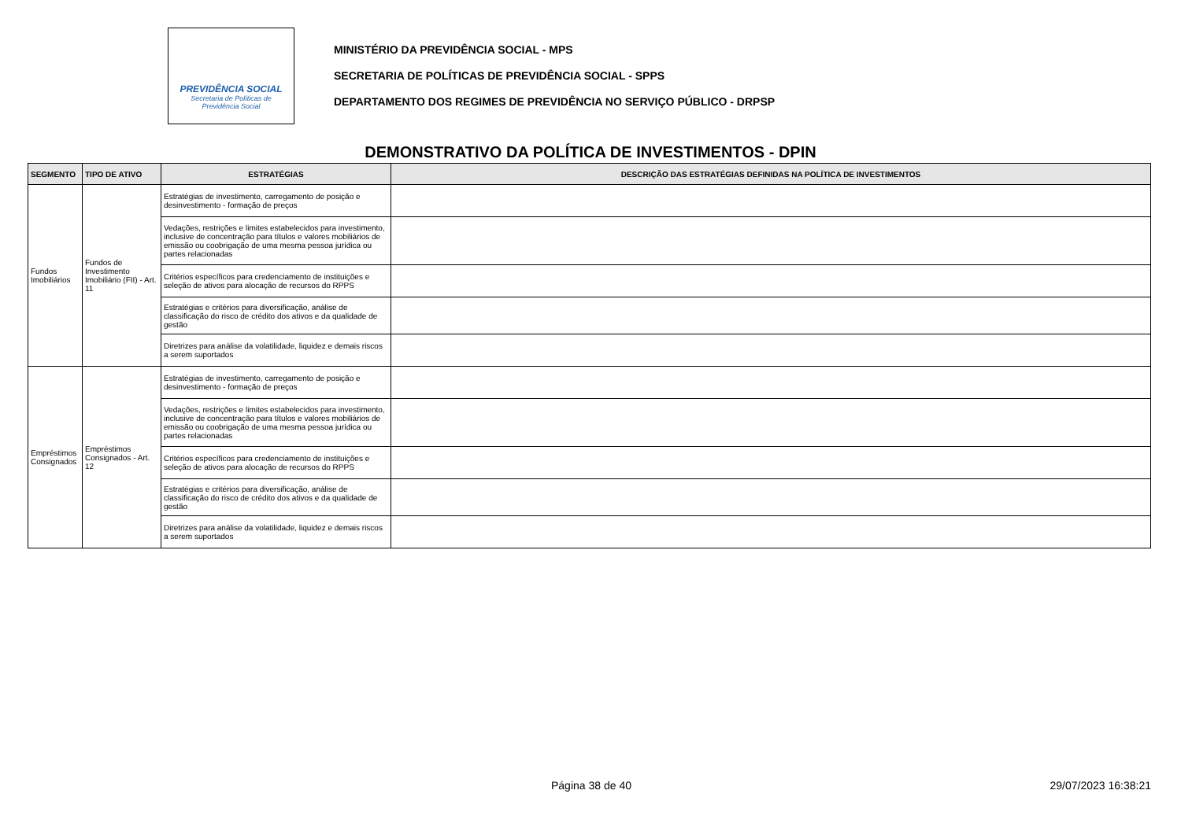PREVIDÊNCIA SOCIAL
Secretaria de Políticas de
Previdência Social
MINISTÉRIO DA PREVIDÊNCIA SOCIAL - MPS
SECRETARIA DE POLÍTICAS DE PREVIDÊNCIA SOCIAL - SPPS
DEPARTAMENTO DOS REGIMES DE PREVIDÊNCIA NO SERVIÇO PÚBLICO - DRPSP
DEMONSTRATIVO DA POLÍTICA DE INVESTIMENTOS - DPIN
| SEGMENTO | TIPO DE ATIVO | ESTRATÉGIAS | DESCRIÇÃO DAS ESTRATÉGIAS DEFINIDAS NA POLÍTICA DE INVESTIMENTOS |
| --- | --- | --- | --- |
| Fundos Imobiliários | Fundos de Investimento Imobiliário (FII) - Art. 11 | Estratégias de investimento, carregamento de posição e desinvestimento - formação de preços | |
| | | Vedações, restrições e limites estabelecidos para investimento, inclusive de concentração para títulos e valores mobiliários de emissão ou coobrigação de uma mesma pessoa jurídica ou partes relacionadas | |
| | | Critérios específicos para credenciamento de instituições e seleção de ativos para alocação de recursos do RPPS | |
| | | Estratégias e critérios para diversificação, análise de classificação do risco de crédito dos ativos e da qualidade de gestão | |
| | | Diretrizes para análise da volatilidade, liquidez e demais riscos a serem suportados | |
| Empréstimos Consignados | Empréstimos Consignados - Art. 12 | Estratégias de investimento, carregamento de posição e desinvestimento - formação de preços | |
| | | Vedações, restrições e limites estabelecidos para investimento, inclusive de concentração para títulos e valores mobiliários de emissão ou coobrigação de uma mesma pessoa jurídica ou partes relacionadas | |
| | | Critérios específicos para credenciamento de instituições e seleção de ativos para alocação de recursos do RPPS | |
| | | Estratégias e critérios para diversificação, análise de classificação do risco de crédito dos ativos e da qualidade de gestão | |
| | | Diretrizes para análise da volatilidade, liquidez e demais riscos a serem suportados | |
Página 38 de 40 29/07/2023 16:38:21